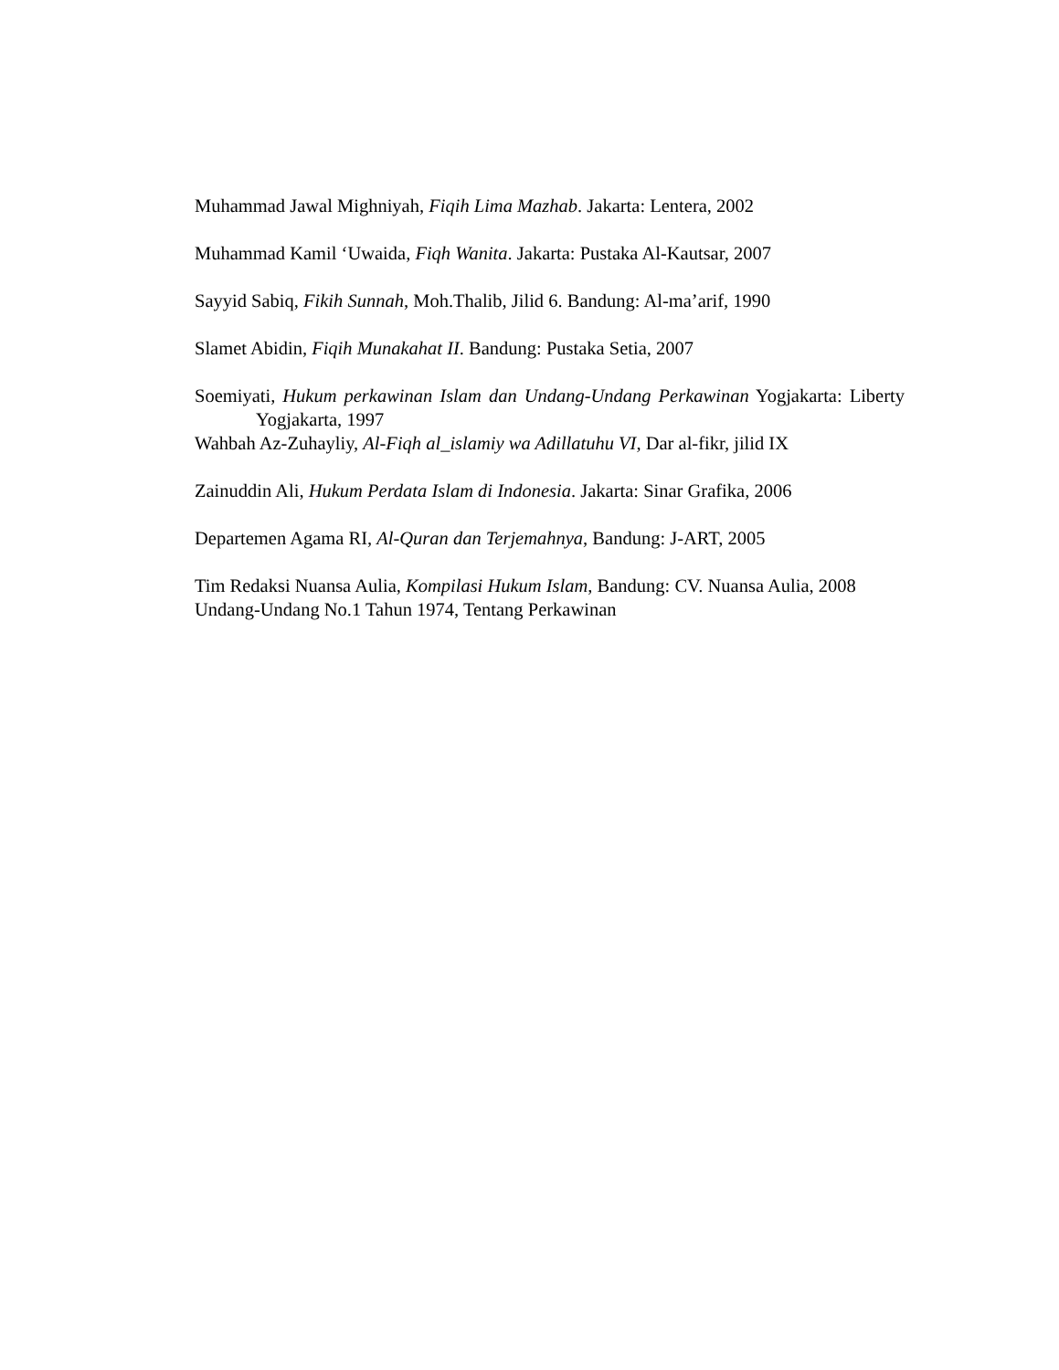Muhammad Jawal Mighniyah, Fiqih Lima Mazhab. Jakarta: Lentera, 2002
Muhammad Kamil ‘Uwaida, Fiqh Wanita. Jakarta: Pustaka Al-Kautsar, 2007
Sayyid Sabiq, Fikih Sunnah, Moh.Thalib, Jilid 6. Bandung: Al-ma’arif, 1990
Slamet Abidin, Fiqih Munakahat II. Bandung: Pustaka Setia, 2007
Soemiyati, Hukum perkawinan Islam dan Undang-Undang Perkawinan Yogjakarta: Liberty Yogjakarta, 1997
Wahbah Az-Zuhayliy, Al-Fiqh al_islamiy wa Adillatuhu VI, Dar al-fikr, jilid IX
Zainuddin Ali, Hukum Perdata Islam di Indonesia. Jakarta: Sinar Grafika, 2006
Departemen Agama RI, Al-Quran dan Terjemahnya, Bandung: J-ART, 2005
Tim Redaksi Nuansa Aulia, Kompilasi Hukum Islam, Bandung: CV. Nuansa Aulia, 2008
Undang-Undang No.1 Tahun 1974, Tentang Perkawinan